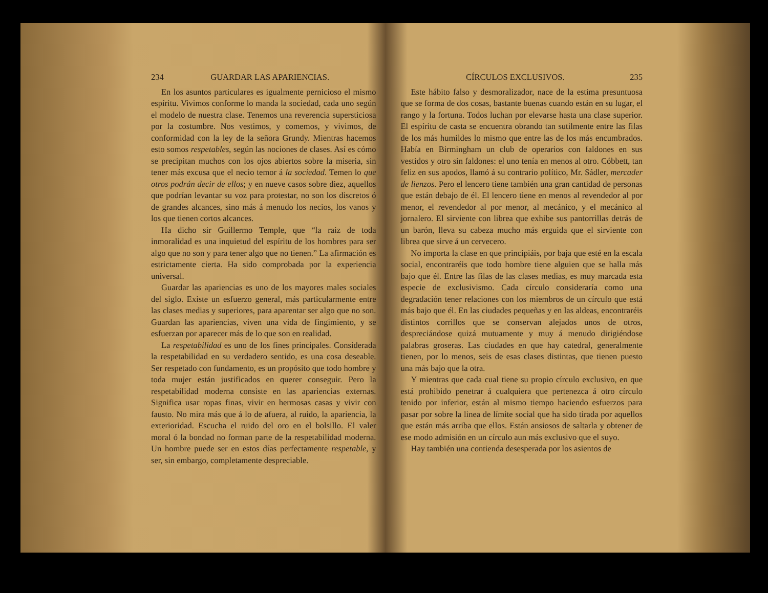234 GUARDAR LAS APARIENCIAS.
En los asuntos particulares es igualmente pernicioso el mismo espíritu. Vivimos conforme lo manda la sociedad, cada uno según el modelo de nuestra clase. Tenemos una reverencia supersticiosa por la costumbre. Nos vestimos, y comemos, y vivimos, de conformidad con la ley de la señora Grundy. Mientras hacemos esto somos respetables, según las nociones de clases. Así es cómo se precipitan muchos con los ojos abiertos sobre la miseria, sin tener más excusa que el necio temor á la sociedad. Temen lo que otros podrán decir de ellos; y en nueve casos sobre diez, aquellos que podrían levantar su voz para protestar, no son los discretos ó de grandes alcances, sino más á menudo los necios, los vanos y los que tienen cortos alcances.
Ha dicho sir Guillermo Temple, que “la raiz de toda inmoralidad es una inquietud del espíritu de los hombres para ser algo que no son y para tener algo que no tienen.” La afirmación es estrictamente cierta. Ha sido comprobada por la experiencia universal.
Guardar las apariencias es uno de los mayores males sociales del siglo. Existe un esfuerzo general, más particularmente entre las clases medias y superiores, para aparentar ser algo que no son. Guardan las apariencias, viven una vida de fingimiento, y se esfuerzan por aparecer más de lo que son en realidad.
La respetabilidad es uno de los fines principales. Considerada la respetabilidad en su verdadero sentido, es una cosa deseable. Ser respetado con fundamento, es un propósito que todo hombre y toda mujer están justificados en querer conseguir. Pero la respetabilidad moderna consiste en las apariencias externas. Significa usar ropas finas, vivir en hermosas casas y vivir con fausto. No mira más que á lo de afuera, al ruido, la apariencia, la exterioridad. Escucha el ruido del oro en el bolsillo. El valer moral ó la bondad no forman parte de la respetabilidad moderna. Un hombre puede ser en estos días perfectamente respetable, y ser, sin embargo, completamente despreciable.
CÍRCULOS EXCLUSIVOS. 235
Este hábito falso y desmoralizador, nace de la estima presuntuosa que se forma de dos cosas, bastante buenas cuando están en su lugar, el rango y la fortuna. Todos luchan por elevarse hasta una clase superior. El espíritu de casta se encuentra obrando tan sutilmente entre las filas de los más humildes lo mismo que entre las de los más encumbrados. Había en Birmingham un club de operarios con faldones en sus vestidos y otro sin faldones: el uno tenía en menos al otro. Cóbbett, tan feliz en sus apodos, llamó á su contrario político, Mr. Sádler, mercader de lienzos. Pero el lencero tiene también una gran cantidad de personas que están debajo de él. El lencero tiene en menos al revendedor al por menor, el revendedor al por menor, al mecánico, y el mecánico al jornalero. El sirviente con librea que exhibe sus pantorrillas detrás de un barón, lleva su cabeza mucho más erguida que el sirviente con librea que sirve á un cervecero.
No importa la clase en que principiáis, por baja que esté en la escala social, encontraréis que todo hombre tiene alguien que se halla más bajo que él. Entre las filas de las clases medias, es muy marcada esta especie de exclusivismo. Cada círculo consideraría como una degradación tener relaciones con los miembros de un círculo que está más bajo que él. En las ciudades pequeñas y en las aldeas, encontraréis distintos corrillos que se conservan alejados unos de otros, despreciándose quizá mutuamente y muy á menudo dirigiéndose palabras groseras. Las ciudades en que hay catedral, generalmente tienen, por lo menos, seis de esas clases distintas, que tienen puesto una más bajo que la otra.
Y mientras que cada cual tiene su propio círculo exclusivo, en que está prohibido penetrar á cualquiera que pertenezca á otro círculo tenido por inferior, están al mismo tiempo haciendo esfuerzos para pasar por sobre la linea de límite social que ha sido tirada por aquellos que están más arriba que ellos. Están ansiosos de saltarla y obtener de ese modo admisión en un círculo aun más exclusivo que el suyo.
Hay también una contienda desesperada por los asientos de